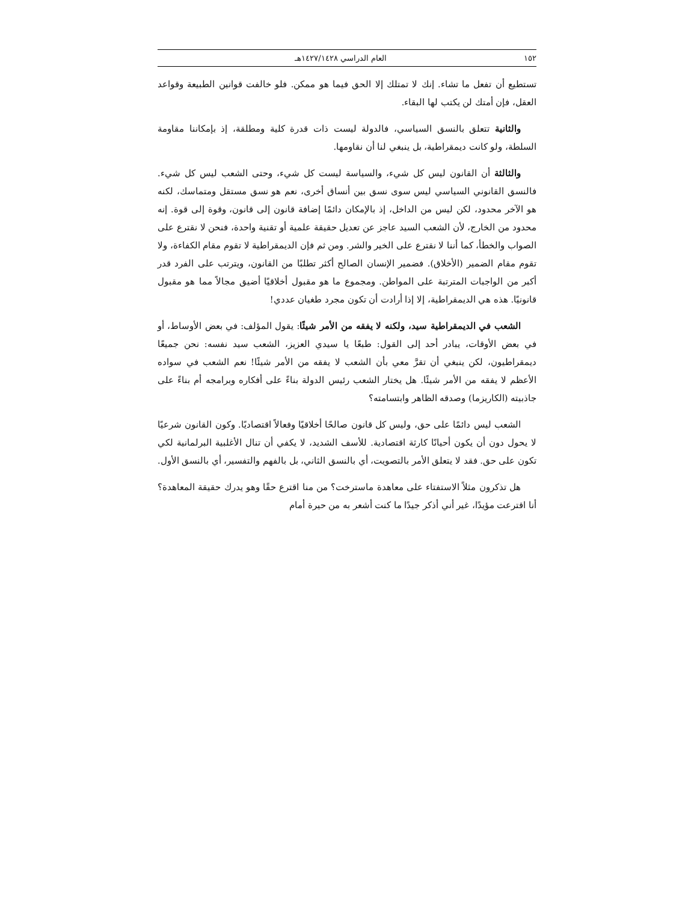١٥٢ العام الدراسي ١٤٢٧/١٤٢٨هـ
تستطيع أن تفعل ما تشاء. إنك لا تمتلك إلا الحق فيما هو ممكن. فلو خالفت قوانين الطبيعة وقواعد العقل، فإن أمتك لن يكتب لها البقاء.
والثانية تتعلق بالنسق السياسي، فالدولة ليست ذات قدرة كلية ومطلقة، إذ بإمكاننا مقاومة السلطة، ولو كانت ديمقراطية، بل ينبغي لنا أن نقاومها.
والثالثة أن القانون ليس كل شيء، والسياسة ليست كل شيء، وحتى الشعب ليس كل شيء. فالنسق القانوني السياسي ليس سوى نسق بين أنساق أخرى، نعم هو نسق مستقل ومتماسك، لكنه هو الآخر محدود، لكن ليس من الداخل، إذ بالإمكان دائمًا إضافة قانون إلى قانون، وقوة إلى قوة. إنه محدود من الخارج، لأن الشعب السيد عاجز عن تعديل حقيقة علمية أو تقنية واحدة، فنحن لا نقترع على الصواب والخطأ، كما أننا لا نقترع على الخير والشر. ومن ثم فإن الديمقراطية لا تقوم مقام الكفاءة، ولا تقوم مقام الضمير (الأخلاق). فضمير الإنسان الصالح أكثر تطلبًا من القانون، ويترتب على الفرد قدر أكبر من الواجبات المترتبة على المواطن. ومجموع ما هو مقبول أخلاقيًا أضيق مجالاً مما هو مقبول قانونيًا. هذه هي الديمقراطية، إلا إذا أرادت أن تكون مجرد طغيان عددي!
الشعب في الديمقراطية سيد، ولكنه لا يفقه من الأمر شيئًا: يقول المؤلف: في بعض الأوساط، أو في بعض الأوقات، يبادر أحد إلى القول: طبعًا يا سيدي العزيز، الشعب سيد نفسه: نحن جميعًا ديمقراطيون، لكن ينبغي أن تقرَّ معي بأن الشعب لا يفقه من الأمر شيئًا! نعم الشعب في سواده الأعظم لا يفقه من الأمر شيئًا. هل يختار الشعب رئيس الدولة بناءً على أفكاره وبرامجه أم بناءً على جاذبيته (الكاريزما) وصدقه الظاهر وابتسامته؟
الشعب ليس دائمًا على حق، وليس كل قانون صالحًا أخلاقيًا وفعالاً اقتصاديًا. وكون القانون شرعيًا لا يحول دون أن يكون أحيانًا كارثة اقتصادية. للأسف الشديد، لا يكفي أن تنال الأغلبية البرلمانية لكي تكون على حق. فقد لا يتعلق الأمر بالتصويت، أي بالنسق الثاني، بل بالفهم والتفسير، أي بالنسق الأول.
هل تذكرون مثلاً الاستفتاء على معاهدة ماسترخت؟ من منا اقترع حقًا وهو يدرك حقيقة المعاهدة؟ أنا اقترعت مؤيدًا، غير أني أذكر جيدًا ما كنت أشعر به من حيرة أمام